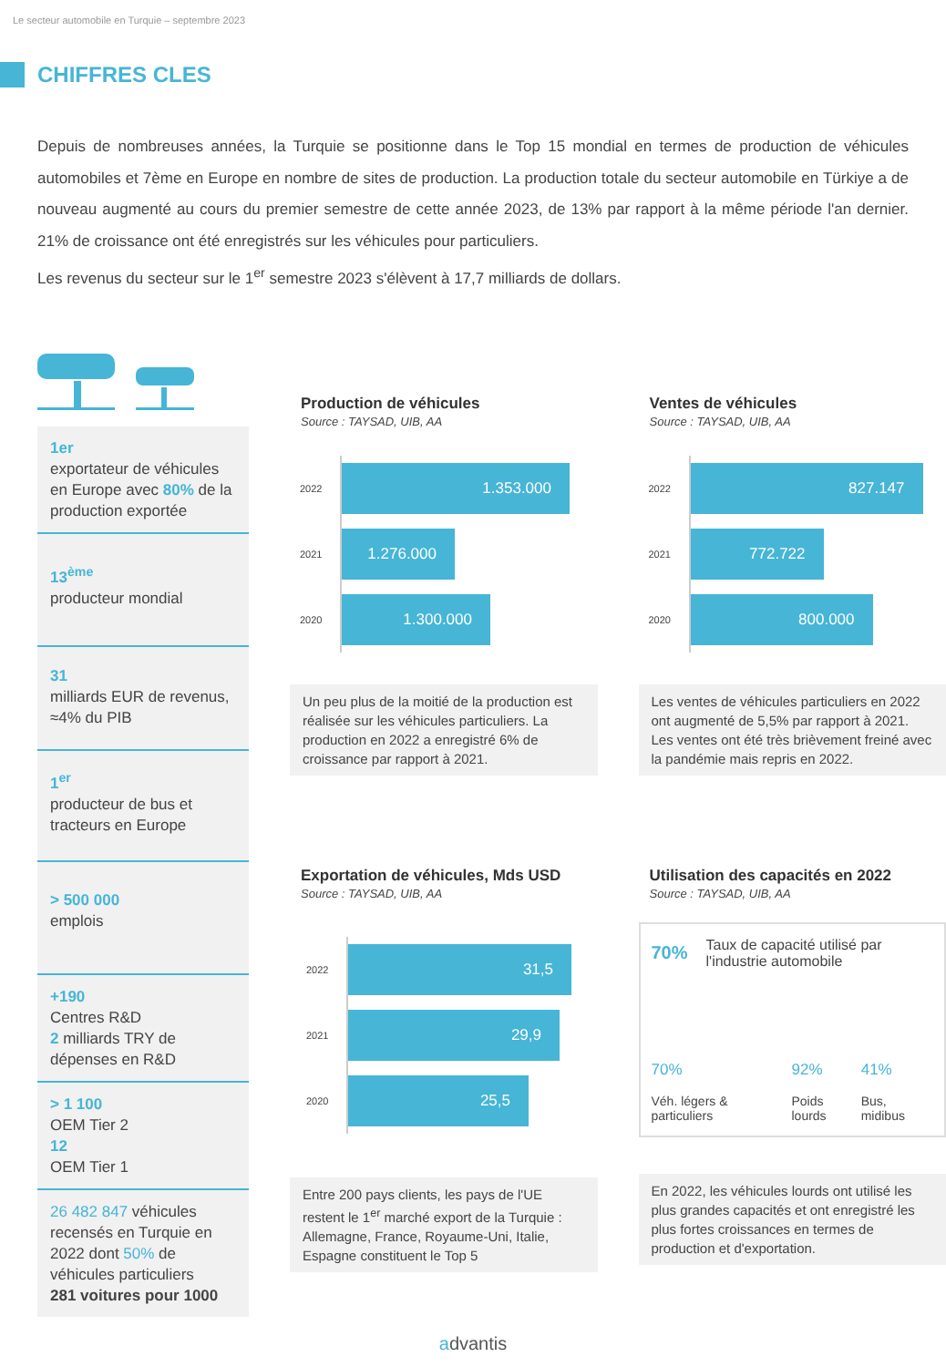Le secteur automobile en Turquie – septembre 2023
CHIFFRES CLES
Depuis de nombreuses années, la Turquie se positionne dans le Top 15 mondial en termes de production de véhicules automobiles et 7ème en Europe en nombre de sites de production. La production totale du secteur automobile en Türkiye a de nouveau augmenté au cours du premier semestre de cette année 2023, de 13% par rapport à la même période l'an dernier. 21% de croissance ont été enregistrés sur les véhicules pour particuliers.
Les revenus du secteur sur le 1<sup>er</sup> semestre 2023 s'élèvent à 17,7 milliards de dollars.
1er
exportateur de véhicules en Europe avec 80% de la production exportée
13<sup>ème</sup>
producteur mondial
31
milliards EUR de revenus, ≈4% du PIB
1<sup>er</sup>
producteur de bus et tracteurs en Europe
> 500 000
emplois
+190
Centres R&D
2 milliards TRY de dépenses en R&D
> 1 100
OEM Tier 2
12
OEM Tier 1
26 482 847 véhicules recensés en Turquie en 2022 dont 50% de véhicules particuliers
281 voitures pour 1000
Production de véhicules
Source : TAYSAD, UIB, AA
2022
1.353.000
2021
1.276.000
2020
1.300.000
Un peu plus de la moitié de la production est réalisée sur les véhicules particuliers. La production en 2022 a enregistré 6% de croissance par rapport à 2021.
Ventes de véhicules
Source : TAYSAD, UIB, AA
2022
827.147
2021
772.722
2020
800.000
Les ventes de véhicules particuliers en 2022 ont augmenté de 5,5% par rapport à 2021. Les ventes ont été très brièvement freiné avec la pandémie mais repris en 2022.
Exportation de véhicules, Mds USD
Source : TAYSAD, UIB, AA
2022
31,5
2021
29,9
2020
25,5
Entre 200 pays clients, les pays de l'UE restent le 1<sup>er</sup> marché export de la Turquie : Allemagne, France, Royaume-Uni, Italie, Espagne constituent le Top 5
Utilisation des capacités en 2022
Source : TAYSAD, UIB, AA
70% Taux de capacité utilisé par l'industrie automobile
70%
Véh. légers & particuliers
92%
Poids lourds
41%
Bus, midibus
En 2022, les véhicules lourds ont utilisé les plus grandes capacités et ont enregistré les plus fortes croissances en termes de production et d'exportation.
advantis